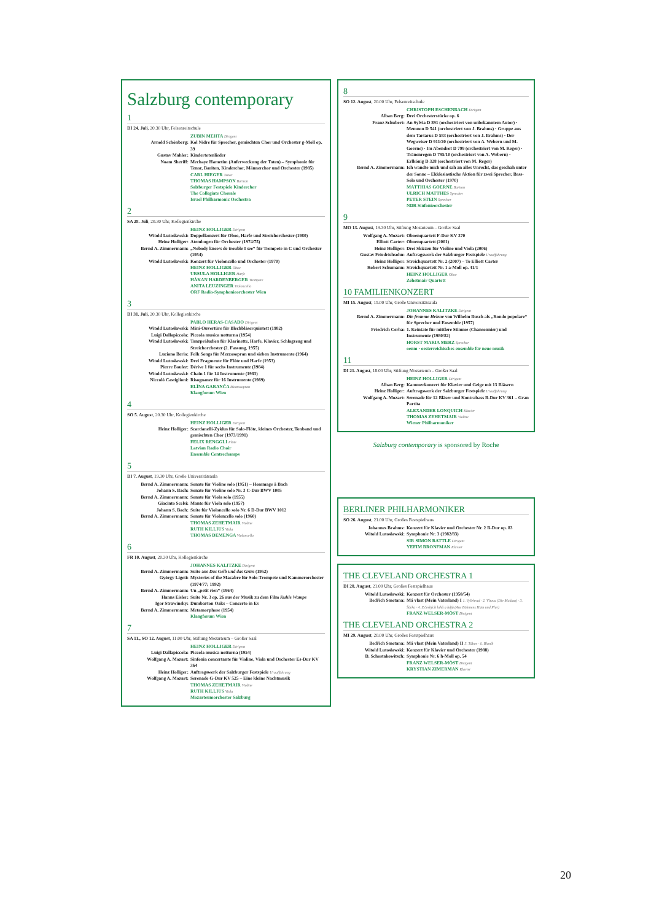Salzburg contemporary
1
DI 24. Juli, 20.30 Uhr, Felsenreitschule
ZUBIN MEHTA Dirigent
Arnold Schönberg: Kol Nidre für Sprecher, gemischten Chor und Orchester g-Moll op. 39
Gustav Mahler: Kindertotenlieder
Noam Sheriff: Mechaye Hametim (Auferweckung der Toten) – Symphonie für Tenor, Bariton, Kinderchor, Männerchor und Orchester (1985)
CARL HIEGER Tenor
THOMAS HAMPSON Bariton
Salzburger Festspiele Kinderchor
The Collegiate Chorale
Israel Philharmonic Orchestra
2
SA 28. Juli, 20.30 Uhr, Kollegienkirche
HEINZ HOLLIGER Dirigent
Witold Lutosławski: Doppelkonzert für Oboe, Harfe und Streichorchester (1980)
Heinz Holliger: Atembogen für Orchester (1974/75)
Bernd A. Zimmermann: „Nobody knows de trouble I see“ für Trompete in C und Orchester (1954)
Witold Lutosławski: Konzert für Violoncello und Orchester (1970)
HEINZ HOLLIGER Oboe
URSULA HOLLIGER Harfe
HÅKAN HARDENBERGER Trompete
ANITA LEUZINGER Violoncello
ORF Radio-Symphonieorchester Wien
3
DI 31. Juli, 20.30 Uhr, Kollegienkirche
PABLO HERAS-CASADO Dirigent
Witold Lutosławski: Mini-Ouvertüre für Blechbläserquintett (1982)
Luigi Dallapiccola: Piccola musica notturna (1954)
Witold Lutosławski: Tanzpräludien für Klarinette, Harfe, Klavier, Schlagzeug und Streichorchester (2. Fassung, 1955)
Luciano Berio: Folk Songs für Mezzosopran und sieben Instrumente (1964)
Witold Lutosławski: Drei Fragmente für Flöte und Harfe (1953)
Pierre Boulez: Dérive 1 für sechs Instrumente (1984)
Witold Lutosławski: Chain 1 für 14 Instrumente (1983)
Niccolò Castiglioni: Risognanze für 16 Instrumente (1989)
ELĪNA GARANČA Mezzosopran
Klangforum Wien
4
SO 5. August, 20.30 Uhr, Kollegienkirche
HEINZ HOLLIGER Dirigent
Heinz Holliger: Scardanelli-Zyklus für Solo-Flöte, kleines Orchester, Tonband und gemischten Chor (1973/1991)
FELIX RENGGLI Flöte
Latvian Radio Choir
Ensemble Contrechamps
5
DI 7. August, 19.30 Uhr, Große Universitätsaula
Bernd A. Zimmermann: Sonate für Violine solo (1951) – Hommage à Bach
Johann S. Bach: Sonate für Violine solo Nr. 3 C-Dur BWV 1005
Bernd A. Zimmermann: Sonate für Viola solo (1955)
Giacinto Scelsi: Manto für Viola solo (1957)
Johann S. Bach: Suite für Violoncello solo Nr. 6 D-Dur BWV 1012
Bernd A. Zimmermann: Sonate für Violoncello solo (1960)
THOMAS ZEHETMAIR Violine
RUTH KILLIUS Viola
THOMAS DEMENGA Violoncello
6
FR 10. August, 20.30 Uhr, Kollegienkirche
JOHANNES KALITZKE Dirigent
Bernd A. Zimmermann: Suite aus Das Gelb und das Grün (1952)
György Ligeti: Mysteries of the Macabre für Solo-Trompete und Kammerorchester (1974/77; 1992)
Bernd A. Zimmermann: Un „petit rien“ (1964)
Hanns Eisler: Suite Nr. 3 op. 26 aus der Musik zu dem Film Kuhle Wampe
Igor Strawinsky: Dumbarton Oaks – Concerto in Es
Bernd A. Zimmermann: Metamorphose (1954)
Klangforum Wien
7
SA 11., SO 12. August, 11.00 Uhr, Stiftung Mozarteum – Großer Saal
HEINZ HOLLIGER Dirigent
Luigi Dallapiccola: Piccola musica notturna (1954)
Wolfgang A. Mozart: Sinfonia concertante für Violine, Viola und Orchester Es-Dur KV 364
Heinz Holliger: Auftragswerk der Salzburger Festspiele Uraufführung
Wolfgang A. Mozart: Serenade G-Dur KV 525 – Eine kleine Nachtmusik
THOMAS ZEHETMAIR Violine
RUTH KILLIUS Viola
Mozarteumorchester Salzburg
8
SO 12. August, 20.00 Uhr, Felsenreitschule
CHRISTOPH ESCHENBACH Dirigent
Alban Berg: Drei Orchesterstücke op. 6
Franz Schubert: An Sylvia D 891 (orchestriert von unbekanntem Autor) · Memnon D 541 (orchestriert von J. Brahms) · Gruppe aus dem Tartarus D 583 (orchestriert von J. Brahms) · Der Wegweiser D 911/20 (orchestriert von A. Webern und M. Goerne) · Im Abendrot D 799 (orchestriert von M. Reger) · Tränenregen D 795/10 (orchestriert von A. Webern) · Erlkönig D 328 (orchestriert von M. Reger)
Bernd A. Zimmermann: Ich wandte mich und sah an alles Unrecht, das geschah unter der Sonne – Ekklesiastische Aktion für zwei Sprecher, Bass-Solo und Orchester (1970)
MATTHIAS GOERNE Bariton
ULRICH MATTHES Sprecher
PETER STEIN Sprecher
NDR Sinfonieorchester
9
MO 13. August, 19.30 Uhr, Stiftung Mozarteum – Großer Saal
Wolfgang A. Mozart: Oboenquartett F-Dur KV 370
Elliott Carter: Oboenquartett (2001)
Heinz Holliger: Drei Skizzen für Violine und Viola (2006)
Gustav Friedrichsohn: Auftragswerk der Salzburger Festspiele Uraufführung
Heinz Holliger: Streichquartett Nr. 2 (2007) – To Elliott Carter
Robert Schumann: Streichquartett Nr. 1 a-Moll op. 41/1
HEINZ HOLLIGER Oboe
Zehetmair Quartett
10 FAMILIENKONZERT
MI 15. August, 15.00 Uhr, Große Universitätsaula
JOHANNES KALITZKE Dirigent
Bernd A. Zimmermann: Die fromme Helene von Wilhelm Busch als „Rondo popolare“ für Sprecher und Ensemble (1957)
Friedrich Cerha: 1. Keintate für mittlere Stimme (Chansonnier) und Instrumente (1980/82)
HORST MARIA MERZ Sprecher
oenm · oesterreichisches ensemble für neue musik
11
DI 21. August, 18.00 Uhr, Stiftung Mozarteum – Großer Saal
HEINZ HOLLIGER Dirigent
Alban Berg: Kammerkonzert für Klavier und Geige mit 13 Bläsern
Heinz Holliger: Auftragswerk der Salzburger Festspiele Uraufführung
Wolfgang A. Mozart: Serenade für 12 Bläser und Kontrabass B-Dur KV 361 – Gran Partita
ALEXANDER LONQUICH Klavier
THOMAS ZEHETMAIR Violine
Wiener Philharmoniker
Salzburg contemporary is sponsored by Roche
BERLINER PHILHARMONIKER
SO 26. August, 21.00 Uhr, Großes Festspielhaus
Johannes Brahms: Konzert für Klavier und Orchester Nr. 2 B-Dur op. 83
Witold Lutosławski: Symphonie Nr. 3 (1982/83)
SIR SIMON RATTLE Dirigent
YEFIM BRONFMAN Klavier
THE CLEVELAND ORCHESTRA 1
DI 28. August, 21.00 Uhr, Großes Festspielhaus
Witold Lutosławski: Konzert für Orchester (1950/54)
Bedřich Smetana: Má vlast (Mein Vaterland) I 1. Vyšehrad · 2. Vltava (Die Moldau) · 3. Šárka · 4. Z českých luhů a hájů (Aus Böhmens Hain und Flur)
FRANZ WELSER-MÖST Dirigent
THE CLEVELAND ORCHESTRA 2
MI 29. August, 20.00 Uhr, Großes Festspielhaus
Bedřich Smetana: Má vlast (Mein Vaterland) II 5. Tábor · 6. Blaník
Witold Lutosławski: Konzert für Klavier und Orchester (1988)
D. Schostakowitsch: Symphonie Nr. 6 h-Moll op. 54
FRANZ WELSER-MÖST Dirigent
KRYSTIAN ZIMERMAN Klavier
20